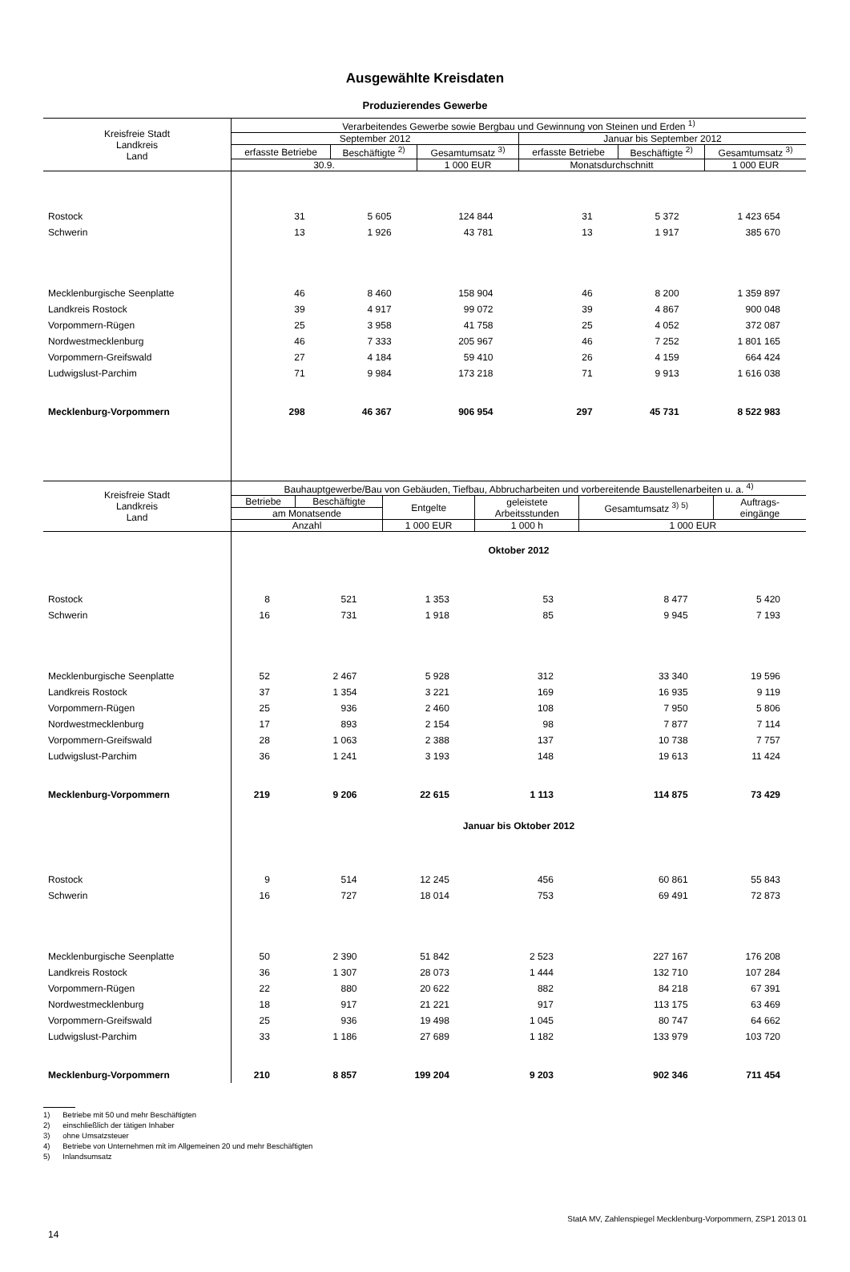Ausgewählte Kreisdaten
Produzierendes Gewerbe
| Kreisfreie Stadt Landkreis Land | Verarbeitendes Gewerbe sowie Bergbau und Gewinnung von Steinen und Erden <sup>1)</sup> | | | | | |
| --- | --- | --- | --- | --- | --- | --- |
| | September 2012 | | | Januar bis September 2012 | | |
| | erfasste Betriebe | Beschäftigte <sup>2)</sup> | Gesamtumsatz <sup>3)</sup> | erfasste Betriebe | Beschäftigte <sup>2)</sup> | Gesamtumsatz <sup>3)</sup> |
| | 30.9. | | 1 000 EUR | Monatsdurchschnitt | | 1 000 EUR |
| Rostock | 31 | 5 605 | 124 844 | 31 | 5 372 | 1 423 654 |
| Schwerin | 13 | 1 926 | 43 781 | 13 | 1 917 | 385 670 |
| Mecklenburgische Seenplatte | 46 | 8 460 | 158 904 | 46 | 8 200 | 1 359 897 |
| Landkreis Rostock | 39 | 4 917 | 99 072 | 39 | 4 867 | 900 048 |
| Vorpommern-Rügen | 25 | 3 958 | 41 758 | 25 | 4 052 | 372 087 |
| Nordwestmecklenburg | 46 | 7 333 | 205 967 | 46 | 7 252 | 1 801 165 |
| Vorpommern-Greifswald | 27 | 4 184 | 59 410 | 26 | 4 159 | 664 424 |
| Ludwigslust-Parchim | 71 | 9 984 | 173 218 | 71 | 9 913 | 1 616 038 |
| Mecklenburg-Vorpommern | 298 | 46 367 | 906 954 | 297 | 45 731 | 8 522 983 |
| Kreisfreie Stadt Landkreis Land | Bauhauptgewerbe/Bau von Gebäuden, Tiefbau, Abbrucharbeiten und vorbereitende Baustellenarbeiten u. a. <sup>4)</sup> | | | | | |
| --- | --- | --- | --- | --- | --- | --- |
| | Betriebe | Beschäftigte | Entgelte | geleistete Arbeitsstunden | Gesamtumsatz <sup>3) 5)</sup> | Auftrags- eingänge |
| | am Monatsende | | | | | |
| | Anzahl | | 1 000 EUR | 1 000 h | 1 000 EUR | |
| | Oktober 2012 | | | | | |
| Rostock | 8 | 521 | 1 353 | 53 | 8 477 | 5 420 |
| Schwerin | 16 | 731 | 1 918 | 85 | 9 945 | 7 193 |
| Mecklenburgische Seenplatte | 52 | 2 467 | 5 928 | 312 | 33 340 | 19 596 |
| Landkreis Rostock | 37 | 1 354 | 3 221 | 169 | 16 935 | 9 119 |
| Vorpommern-Rügen | 25 | 936 | 2 460 | 108 | 7 950 | 5 806 |
| Nordwestmecklenburg | 17 | 893 | 2 154 | 98 | 7 877 | 7 114 |
| Vorpommern-Greifswald | 28 | 1 063 | 2 388 | 137 | 10 738 | 7 757 |
| Ludwigslust-Parchim | 36 | 1 241 | 3 193 | 148 | 19 613 | 11 424 |
| Mecklenburg-Vorpommern | 219 | 9 206 | 22 615 | 1 113 | 114 875 | 73 429 |
| | Januar bis Oktober 2012 | | | | | |
| Rostock | 9 | 514 | 12 245 | 456 | 60 861 | 55 843 |
| Schwerin | 16 | 727 | 18 014 | 753 | 69 491 | 72 873 |
| Mecklenburgische Seenplatte | 50 | 2 390 | 51 842 | 2 523 | 227 167 | 176 208 |
| Landkreis Rostock | 36 | 1 307 | 28 073 | 1 444 | 132 710 | 107 284 |
| Vorpommern-Rügen | 22 | 880 | 20 622 | 882 | 84 218 | 67 391 |
| Nordwestmecklenburg | 18 | 917 | 21 221 | 917 | 113 175 | 63 469 |
| Vorpommern-Greifswald | 25 | 936 | 19 498 | 1 045 | 80 747 | 64 662 |
| Ludwigslust-Parchim | 33 | 1 186 | 27 689 | 1 182 | 133 979 | 103 720 |
| Mecklenburg-Vorpommern | 210 | 8 857 | 199 204 | 9 203 | 902 346 | 711 454 |
1) Betriebe mit 50 und mehr Beschäftigten
2) einschließlich der tätigen Inhaber
3) ohne Umsatzsteuer
4) Betriebe von Unternehmen mit im Allgemeinen 20 und mehr Beschäftigten
5) Inlandsumsatz
StatA MV, Zahlenspiegel Mecklenburg-Vorpommern, ZSP1 2013 01
14